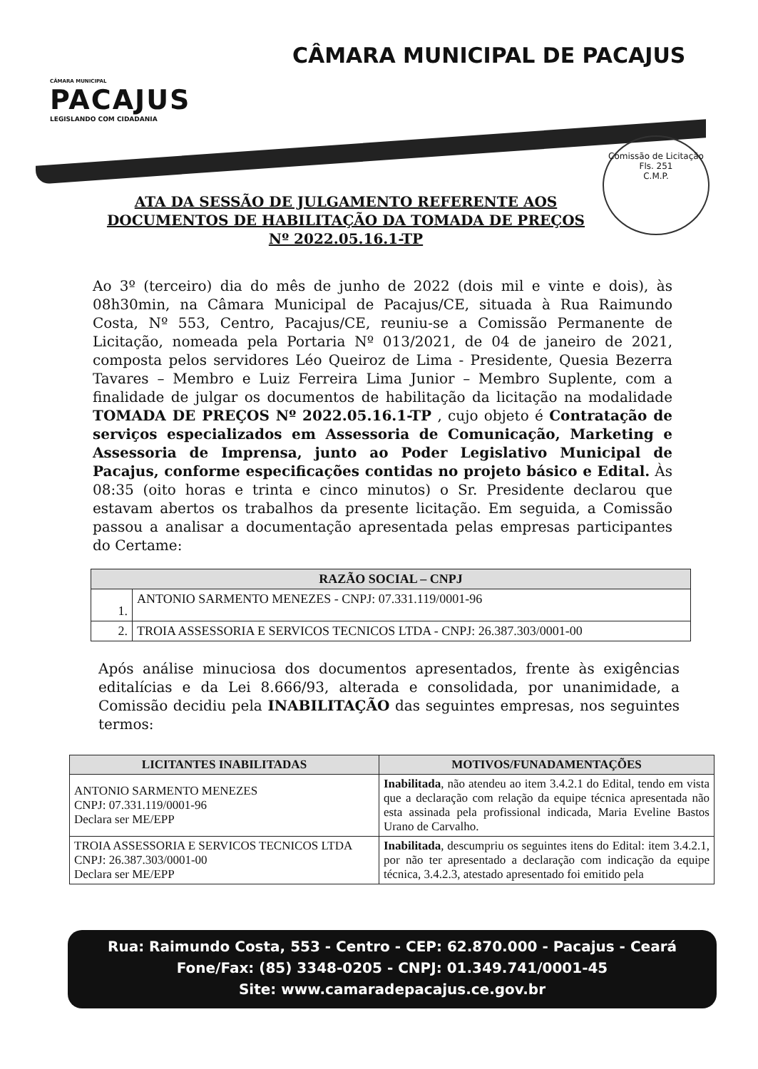CÂMARA MUNICIPAL
PACAJUS
LEGISLANDO COM CIDADANIA
CÂMARA MUNICIPAL DE PACAJUS
Comissão de Licitação
Fls. 251
C.M.P.
ATA DA SESSÃO DE JULGAMENTO REFERENTE AOS DOCUMENTOS DE HABILITAÇÃO DA TOMADA DE PREÇOS Nº 2022.05.16.1-TP
Ao 3º (terceiro) dia do mês de junho de 2022 (dois mil e vinte e dois), às 08h30min, na Câmara Municipal de Pacajus/CE, situada à Rua Raimundo Costa, Nº 553, Centro, Pacajus/CE, reuniu-se a Comissão Permanente de Licitação, nomeada pela Portaria Nº 013/2021, de 04 de janeiro de 2021, composta pelos servidores Léo Queiroz de Lima - Presidente, Quesia Bezerra Tavares – Membro e Luiz Ferreira Lima Junior – Membro Suplente, com a finalidade de julgar os documentos de habilitação da licitação na modalidade TOMADA DE PREÇOS Nº 2022.05.16.1-TP , cujo objeto é Contratação de serviços especializados em Assessoria de Comunicação, Marketing e Assessoria de Imprensa, junto ao Poder Legislativo Municipal de Pacajus, conforme especificações contidas no projeto básico e Edital. Às 08:35 (oito horas e trinta e cinco minutos) o Sr. Presidente declarou que estavam abertos os trabalhos da presente licitação. Em seguida, a Comissão passou a analisar a documentação apresentada pelas empresas participantes do Certame:
| RAZÃO SOCIAL – CNPJ | |
| --- | --- |
| 1. | ANTONIO SARMENTO MENEZES - CNPJ: 07.331.119/0001-96 |
| 2. | TROIA ASSESSORIA E SERVICOS TECNICOS LTDA - CNPJ: 26.387.303/0001-00 |
Após análise minuciosa dos documentos apresentados, frente às exigências editalícias e da Lei 8.666/93, alterada e consolidada, por unanimidade, a Comissão decidiu pela INABILITAÇÃO das seguintes empresas, nos seguintes termos:
| LICITANTES INABILITADAS | MOTIVOS/FUNADAMENTAÇÕES |
| --- | --- |
| ANTONIO SARMENTO MENEZES CNPJ: 07.331.119/0001-96 Declara ser ME/EPP | Inabilitada , não atendeu ao item 3.4.2.1 do Edital, tendo em vista que a declaração com relação da equipe técnica apresentada não esta assinada pela profissional indicada, Maria Eveline Bastos Urano de Carvalho. |
| TROIA ASSESSORIA E SERVICOS TECNICOS LTDA CNPJ: 26.387.303/0001-00 Declara ser ME/EPP | Inabilitada , descumpriu os seguintes itens do Edital: item 3.4.2.1, por não ter apresentado a declaração com indicação da equipe técnica, 3.4.2.3, atestado apresentado foi emitido pela |
Rua: Raimundo Costa, 553 - Centro - CEP: 62.870.000 - Pacajus - Ceará
Fone/Fax: (85) 3348-0205 - CNPJ: 01.349.741/0001-45
Site: www.camaradepacajus.ce.gov.br